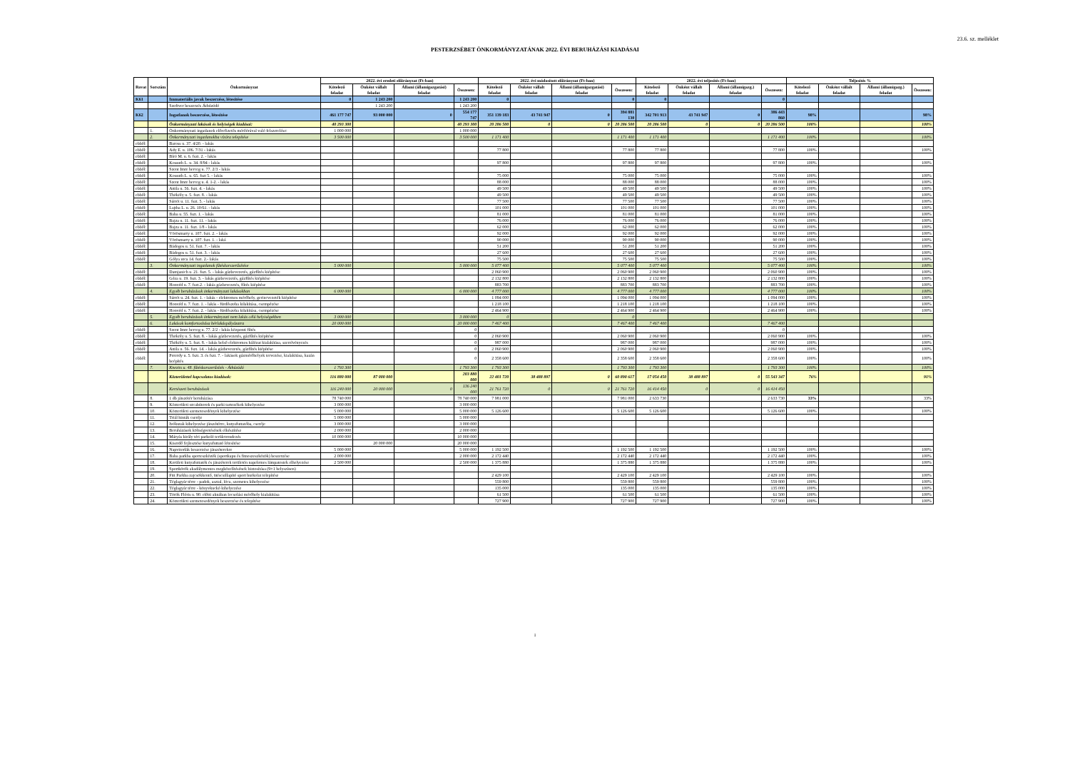23.6. sz. melléklet
PESTERZSÉBET ÖNKORMÁNYZATÁNAK 2022. ÉVI BERUHÁZÁSI KIADÁSAI
| Rovat | Sorszám | Önkormányzat | 2022. évi eredeti előirányzat (Ft-ban) | | | | 2022. évi módosított előirányzat (Ft-ban) | | | | 2022. évi teljesítés (Ft-ban) | | | | Teljesítés % | | | |
| --- | --- | --- | --- | --- | --- | --- | --- | --- | --- | --- | --- | --- | --- | --- | --- | --- | --- | --- |
| | | | Kötelező feladat | Önként vállalt feladat | Állami (államigazgatási) feladat | Összesen: | Kötelező feladat | Önként vállalt feladat | Állami (államigazgatási) feladat | Összesen: | Kötelező feladat | Önként vállalt feladat | Állami (államigazg.) feladat | Összesen: | Kötelező feladat | Önként vállalt feladat | Állami (államigazg.) feladat | Összesen: |
| K61 | | Immateriális javak beszerzése, létesítése | 0 | 1 243 200 | | 1 243 200 | 0 | | | 0 | 0 | | | 0 | | | | |
| | | Szoftver beszerzés Áthúzódó | | 1 243 200 | | 1 243 200 | | | | | | | | | | | | |
| K62 | | Ingatlanok beszerzése, létesítése | 461 177 747 | 93 000 000 | 0 | 554 177 747 | 351 139 183 | 43 741 947 | 0 | 394 881 130 | 342 701 913 | 43 741 947 | 0 | 386 443 860 | 98% | | | 98% |
| | | Önkormányzati lakások és helyiségek kiadásai: | 40 293 300 | | | 40 293 300 | 20 286 500 | 0 | 0 | 20 286 500 | 20 286 500 | 0 | 0 | 20 286 500 | 100% | | | 100% |
| | 1. | Önkormányzati ingatlanok előrefizetős mérőórával való felszerelése: | 1 000 000 | | | 1 000 000 | | | | | | | | | | | | |
| | 2. | Önkormányzati ingatlanokba vízóra telepítése | 3 500 000 | | | 3 500 000 | 1 171 400 | | | 1 171 400 | 1 171 400 | | | 1 171 400 | 100% | | | 100% |
| ebből: | | Baross u. 37. 4/20. - lakás | | | | | | | | | | | | | | | | |
| ebből: | | Ady E. u. 106. 7/31 - lakás | | | | | 77 800 | | | 77 800 | 77 800 | | | 77 800 | 100% | | | 100% |
| ebből: | | Bíró M. u. 6. fszt. 2. - lakás | | | | | | | | | | | | | | | | |
| ebből: | | Kossuth L. u. 34. 8/94 - lakás | | | | | 97 800 | | | 97 800 | 97 800 | | | 97 800 | 100% | | | 100% |
| ebből: | | Szent Imre herceg u. 77. 2/3 - lakás | | | | | | | | | | | | | | | | |
| ebből: | | Kossuth L. u. 65. fszt 5. - lakás | | | | | 75 000 | | | 75 000 | 75 000 | | | 75 000 | 100% | | | 100% |
| ebből: | | Szent Imre herceg u. 4. 1-2. - lakás | | | | | 88 000 | | | 88 000 | 88 000 | | | 88 000 | 100% | | | 100% |
| ebből: | | Attila u. 56. fszt. 4. - lakás | | | | | 49 500 | | | 49 500 | 49 500 | | | 49 500 | 100% | | | 100% |
| ebből: | | Thököly u. 5. fszt. 8. - lakás | | | | | 49 500 | | | 49 500 | 49 500 | | | 49 500 | 100% | | | 100% |
| ebből: | | Sárrét u. 11. fszt. 5. - lakás | | | | | 77 500 | | | 77 500 | 77 500 | | | 77 500 | 100% | | | 100% |
| ebből: | | Lajtha L. u. 26. 10/61. - lakás | | | | | 101 000 | | | 101 000 | 101 000 | | | 101 000 | 100% | | | 100% |
| ebből: | | Baba u. 55. fszt. 1. - lakás | | | | | 81 000 | | | 81 000 | 81 000 | | | 81 000 | 100% | | | 100% |
| ebből: | | Bajza u. 11. fszt. 11. - lakás | | | | | 76 000 | | | 76 000 | 76 000 | | | 76 000 | 100% | | | 100% |
| ebből: | | Bajza u. 11. fszt. 1/8 - lakás | | | | | 62 000 | | | 62 000 | 62 000 | | | 62 000 | 100% | | | 100% |
| ebből: | | Vörösmarty u. 107. fszt. 2. - lakás | | | | | 92 000 | | | 92 000 | 92 000 | | | 92 000 | 100% | | | 100% |
| ebből: | | Vörösmarty u. 107. fszt. 1. - laká | | | | | 90 000 | | | 90 000 | 90 000 | | | 90 000 | 100% | | | 100% |
| ebből: | | Bádogos u. 51. fszt. 7. - lakás | | | | | 51 200 | | | 51 200 | 51 200 | | | 51 200 | 100% | | | 100% |
| ebből: | | Bádogos u. 51. fszt. 3. - lakás | | | | | 27 600 | | | 27 600 | 27 600 | | | 27 600 | 100% | | | 100% |
| ebből: | | Gólya utca 14. fszt. 2.- lakás | | | | | 75 500 | | | 75 500 | 75 500 | | | 75 500 | 100% | | | 100% |
| | 3. | Önkormányzati ingatlanok fűtéskorszerűsítése | 5 000 000 | | | 5 000 000 | 5 077 400 | | | 5 077 400 | 5 077 400 | | | 5 077 400 | 100% | | | 100% |
| ebből: | | Damjanich u. 21. fszt. 5. - lakás gázbevezetés, gázfűtés kiépítése | | | | | 2 060 900 | | | 2 060 900 | 2 060 900 | | | 2 060 900 | 100% | | | 100% |
| ebből: | | Géza u. 19. fszt. 3. - lakás gázbevezetés, gázfűtés kiépítése | | | | | 2 132 800 | | | 2 132 800 | 2 132 800 | | | 2 132 800 | 100% | | | 100% |
| ebből: | | Honvéd u. 7. fszt.2. - lakás gázbevezetés, fűtés kiépítése | | | | | 883 700 | | | 883 700 | 883 700 | | | 883 700 | 100% | | | 100% |
| | 4. | Egyéb beruházások önkormányzati lakásokban | 6 000 000 | | | 6 000 000 | 4 777 000 | | | 4 777 000 | 4 777 000 | | | 4 777 000 | 100% | | | 100% |
| ebből: | | Sárrét u. 24. fszt. 1. - lakás - elektromos mérőhely, gerincvezeték kiépítése | | | | | 1 094 000 | | | 1 094 000 | 1 094 000 | | | 1 094 000 | 100% | | | 100% |
| ebből: | | Honvéd u. 7. fszt. 1. - lakás - fürdőszoba kilakítása, csempézése | | | | | 1 218 100 | | | 1 218 100 | 1 218 100 | | | 1 218 100 | 100% | | | 100% |
| ebből: | | Honvéd u. 7. fszt. 2. - lakás - fürdőszoba kilakítása, csempézése | | | | | 2 464 900 | | | 2 464 900 | 2 464 900 | | | 2 464 900 | 100% | | | 100% |
| | 5. | Egyéb beruházások önkormányzati nem lakás célú helyiségekben | 3 000 000 | | | 3 000 000 | 0 | | | 0 | | | | | | | | |
| | 6. | Lakások komfortosítása bérlakáspályázatra | 20 000 000 | | | 20 000 000 | 7 467 400 | | | 7 467 400 | 7 467 400 | | | 7 467 400 | | | | |
| ebből: | | Szent Imre herceg u. 77. 2/2 - lakás központi fűtés | | | | 0 | | | | | | | | 0 | | | | |
| ebből: | | Thököly u. 5. fszt. 8. - lakás gázbevezetés, gázfűtés kiépítése | | | | 0 | 2 060 900 | | | 2 060 900 | 2 060 900 | | | 2 060 900 | 100% | | | 100% |
| ebből: | | Thököly u. 5. fszt. 8. - lakás belső elektromos hálózat kialakítása, szerelvényezés | | | | 0 | 987 000 | | | 987 000 | 987 000 | | | 987 000 | 100% | | | 100% |
| ebből: | | Attila u. 56. fszt. 14. - lakás gázbevezetés, gázfűtés kiépítése | | | | 0 | 2 060 900 | | | 2 060 900 | 2 060 900 | | | 2 060 900 | 100% | | | 100% |
| ebből: | | Pererdy u. 5. fszt. 3. és fszt. 7. - lakások gázmérőhelyek tervezése, kialakítása, kazán beépítés | | | | 0 | 2 358 600 | | | 2 358 600 | 2 358 600 | | | 2 358 600 | 100% | | | 100% |
| | 7. | Knezits u. 48. fűtéskorszerűsítés - Áthúzódó | 1 793 300 | | | 1 793 300 | 1 793 300 | | | 1 793 300 | 1 793 300 | | | 1 793 300 | 100% | | | 100% |
| | | Közterülettel kapcsolatos kiadások: | 116 880 000 | 87 000 000 | | 203 880 000 | 22 401 720 | 38 488 897 | 0 | 60 890 617 | 17 054 450 | 38 488 897 | 0 | 55 543 347 | 76% | | | 91% |
| | | Kertészeti beruházások | 116 240 000 | 20 000 000 | 0 | 136 240 000 | 21 761 720 | 0 | 0 | 21 761 720 | 16 414 450 | 0 | 0 | 16 414 450 | | | | |
| | 8. | 1 db játszótér beruházása | 78 740 000 | | | 78 740 000 | 7 981 000 | | | 7 981 000 | 2 633 730 | | | 2 633 730 | 33% | | | 33% |
| | 9. | Közterületi utcabútorok és parki tartozékok kihelyezése | 3 000 000 | | | 3 000 000 | | | | | | | | | | | | |
| | 10. | Közterületi szemetesedények kihelyezése | 5 000 000 | | | 5 000 000 | 5 126 600 | | | 5 126 600 | 5 126 600 | | | 5 126 600 | 100% | | | 100% |
| | 11. | Triál hinták cseréje | 5 000 000 | | | 5 000 000 | | | | | | | | | | | | |
| | 12. | Ivókutak kihelyezése játszótérre, kutyafuttatóba, cseréje | 3 000 000 | | | 3 000 000 | | | | | | | | | | | | |
| | 13. | Beruházások költségvetésének elkészítése | 2 000 000 | | | 2 000 000 | | | | | | | | | | | | |
| | 14. | Mátyás király téri parkoló területrendezés | 10 000 000 | | | 10 000 000 | | | | | | | | | | | | |
| | 15. | Kiserdő fejlesztése kutyafuttató létesítése | | 20 000 000 | | 20 000 000 | | | | | | | | | | | | |
| | 16. | Napvitorlák beszerzése játszóterekre | 5 000 000 | | | 5 000 000 | 1 192 500 | | | 1 192 500 | 1 192 500 | | | 1 192 500 | 100% | | | 100% |
| | 17. | Baba parkba sporteszközök (sportkapu és fitneszeszközök) beszerzése | 2 000 000 | | | 2 000 000 | 2 172 440 | | | 2 172 440 | 2 172 440 | | | 2 172 440 | 100% | | | 100% |
| | 18. | Kerületi kutyafuttatók és játszóterek területén napelemes lámpatestek elhelyezése | 2 500 000 | | | 2 500 000 | 1 375 880 | | | 1 375 880 | 1 375 880 | | | 1 375 880 | 100% | | | 100% |
| | 19. | Sportkörök akadálymentes megközelítésének biztosítása (9+1 helyszínen) | | | | | | | | | | | | | | | | |
| | 20. | Fitt Parkba zajcsökkentő, ütéscsillapító sport burkolat telepítése | | | | | 2 429 100 | | | 2 429 100 | 2 429 100 | | | 2 429 100 | 100% | | | 100% |
| | 21. | Téglagyár térre - padok, asztal, lóca, szemetes kihelyezése | | | | | 559 800 | | | 559 800 | 559 800 | | | 559 800 | 100% | | | 100% |
| | 22. | Téglagyár térre - könyvkuckó kihelyezése | | | | | 135 000 | | | 135 000 | 135 000 | | | 135 000 | 100% | | | 100% |
| | 23. | Török Flóris u. 90. előtti aknában locsolási mérőhely kialakítása | | | | | 61 500 | | | 61 500 | 61 500 | | | 61 500 | 100% | | | 100% |
| | 24. | Közterületi szemetesedények beszerzése és telepítése | | | | | 727 900 | | | 727 900 | 727 900 | | | 727 900 | 100% | | | 100% |
1